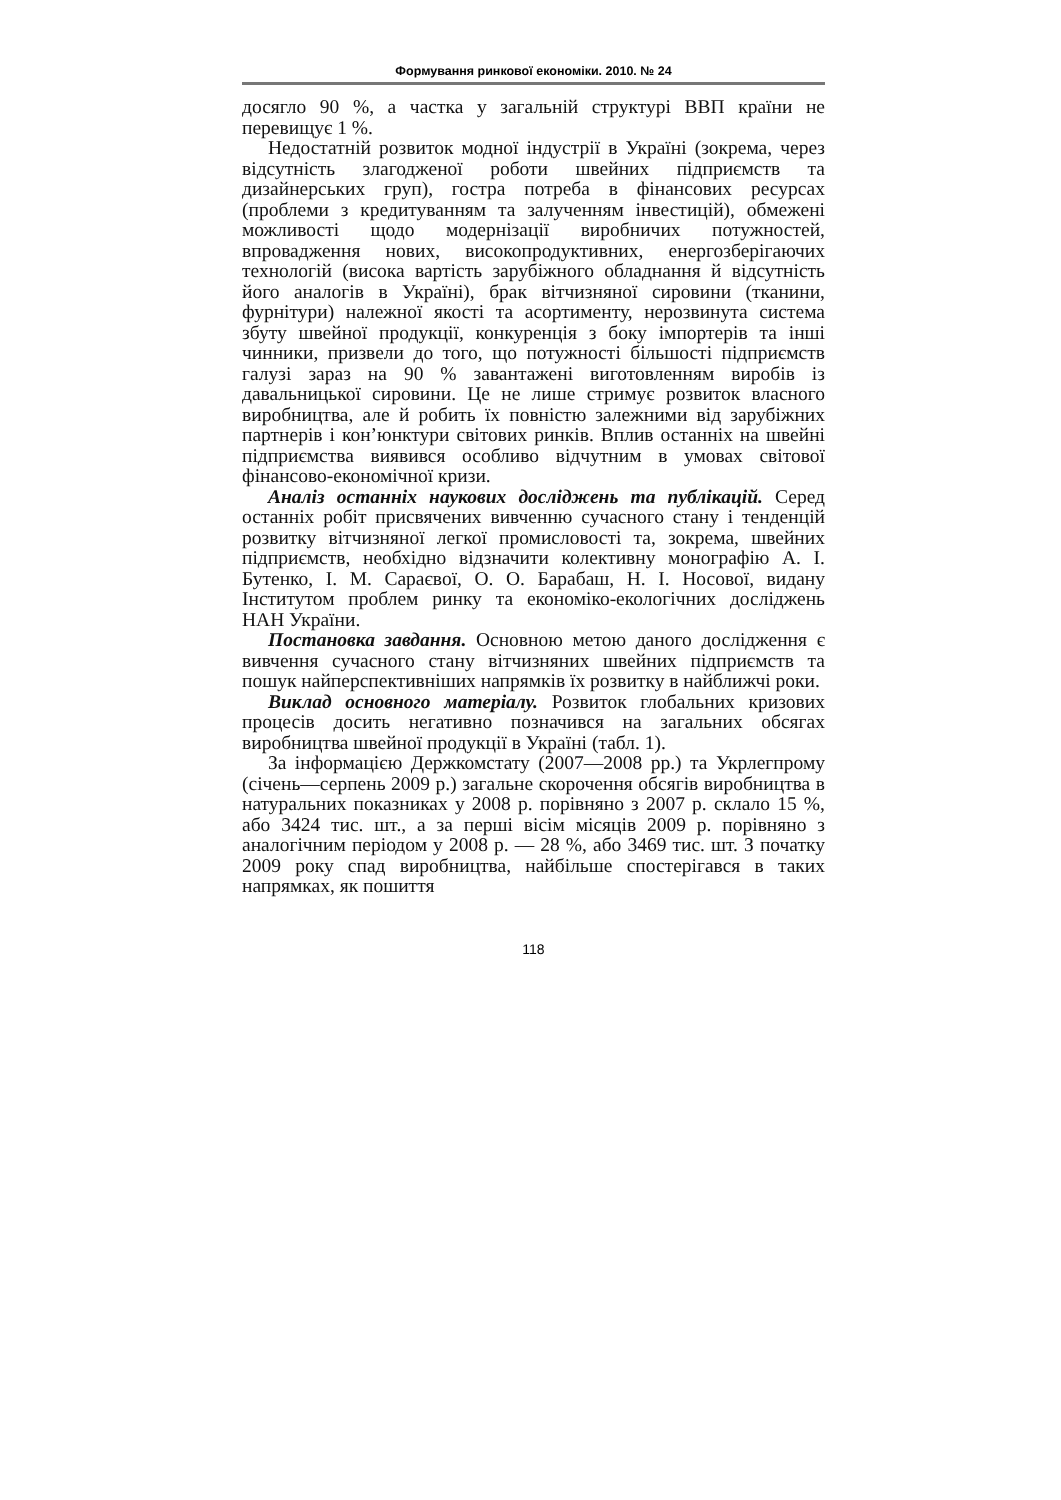Формування ринкової економіки. 2010. № 24
досягло 90 %, а частка у загальній структурі ВВП країни не перевищує 1 %.
Недостатній розвиток модної індустрії в Україні (зокрема, через відсутність злагодженої роботи швейних підприємств та дизайнерських груп), гостра потреба в фінансових ресурсах (проблеми з кредитуванням та залученням інвестицій), обмежені можливості щодо модернізації виробничих потужностей, впровадження нових, високопродуктивних, енергозберігаючих технологій (висока вартість зарубіжного обладнання й відсутність його аналогів в Україні), брак вітчизняної сировини (тканини, фурнітури) належної якості та асортименту, нерозвинута система збуту швейної продукції, конкуренція з боку імпортерів та інші чинники, призвели до того, що потужності більшості підприємств галузі зараз на 90 % завантажені виготовленням виробів із давальницької сировини. Це не лише стримує розвиток власного виробництва, але й робить їх повністю залежними від зарубіжних партнерів і кон’юнктури світових ринків. Вплив останніх на швейні підприємства виявився особливо відчутним в умовах світової фінансово-економічної кризи.
Аналіз останніх наукових досліджень та публікацій. Серед останніх робіт присвячених вивченню сучасного стану і тенденцій розвитку вітчизняної легкої промисловості та, зокрема, швейних підприємств, необхідно відзначити колективну монографію А. І. Бутенко, І. М. Сараєвої, О. О. Барабаш, Н. І. Носової, видану Інститутом проблем ринку та економіко-екологічних досліджень НАН України.
Постановка завдання. Основною метою даного дослідження є вивчення сучасного стану вітчизняних швейних підприємств та пошук найперспективніших напрямків їх розвитку в найближчі роки.
Виклад основного матеріалу. Розвиток глобальних кризових процесів досить негативно позначився на загальних обсягах виробництва швейної продукції в Україні (табл. 1).
За інформацією Держкомстату (2007—2008 рр.) та Укрлегпрому (січень—серпень 2009 р.) загальне скорочення обсягів виробництва в натуральних показниках у 2008 р. порівняно з 2007 р. склало 15 %, або 3424 тис. шт., а за перші вісім місяців 2009 р. порівняно з аналогічним періодом у 2008 р. — 28 %, або 3469 тис. шт. З початку 2009 року спад виробництва, найбільше спостерігався в таких напрямках, як пошиття
118